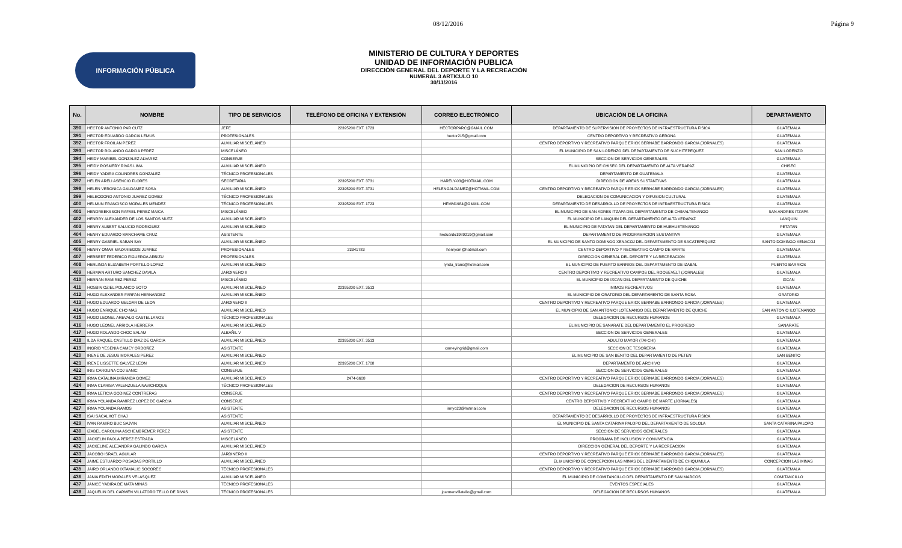08/12/2016 Página 9
INFORMACIÓN PÚBLICA
MINISTERIO DE CULTURA Y DEPORTES
UNIDAD DE INFORMACIÓN PUBLICA
DIRECCIÓN GENERAL DEL DEPORTE Y LA RECREACIÓN
NUMERAL 3 ARTICULO 10
30/11/2016
| No. | NOMBRE | TIPO DE SERVICIOS | TELÉFONO DE OFICINA Y EXTENSIÓN | CORREO ELECTRÓNICO | UBICACIÓN DE LA OFICINA | DEPARTAMENTO |
| --- | --- | --- | --- | --- | --- | --- |
| 390 | HECTOR ANTONIO PAR CUTZ | JEFE | 22395200 EXT. 1723 | HECTORPARC@GMAIL.COM | DEPARTAMENTO DE SUPERVISION DE PROYECTOS DE INFRAESTRUCTURA FISICA | GUATEMALA |
| 391 | HECTOR EDUARDO GARCIA LEMUS | PROFESIONALES | | hector215@gmail.com | CENTRO DEPORTIVO Y RECREATIVO GERONA | GUATEMALA |
| 392 | HECTOR FROILAN PEREZ | AUXILIAR MISCELÁNEO | | | CENTRO DEPORTIVO Y RECREATIVO PARQUE ERICK BERNABE BARRONDO GARCIA (JORNALES) | GUATEMALA |
| 393 | HECTOR ROLANDO GARCIA PEREZ | MISCELÁNEO | | | EL MUNICIPIO DE SAN LORENZO DEL DEPARTAMENTO DE SUCHITEPEQUEZ | SAN LORENZO |
| 394 | HEIDY MARIBEL GONZALEZ ALVAREZ | CONSERJE | | | SECCION DE SERVICIOS GENERALES | GUATEMALA |
| 395 | HEIDY ROSMERY RIVAS LIMA | AUXILIAR MISCELÁNEO | | | EL MUNICIPIO DE CHISEC DEL DEPARTAMENTO DE ALTA VERAPAZ | CHISEC |
| 396 | HEIDY YADIRA COLINDRES GONZALEZ | TÉCNICO PROFESIONALES | | | DEPARTAMENTO DE GUATEMALA | GUATEMALA |
| 397 | HELEN ARELI ASENCIO FLORES | SECRETARIA | 22395200 EXT. 3731 | HARELY-03@HOTMAIL.COM | DIRECCION DE AREAS SUSTANTIVAS | GUATEMALA |
| 398 | HELEN VERONICA GALDAMEZ SOSA | AUXILIAR MISCELÁNEO | 22395200 EXT. 3731 | HELENGALDAMEZ@HOTMAIL.COM | CENTRO DEPORTIVO Y RECREATIVO PARQUE ERICK BERNABE BARRONDO GARCIA (JORNALES) | GUATEMALA |
| 399 | HELEODORO ANTONIO JUAREZ GOMEZ | TÉCNICO PROFESIONALES | | | DELEGACION DE COMUNICACION Y DIFUSION CULTURAL | GUATEMALA |
| 400 | HELMUN FRANCISCO MORALES MENDEZ | TÉCNICO PROFESIONALES | 22395200 EXT. 1723 | HFMM1984@GMAIL.COM | DEPARTAMENTO DE DESARROLLO DE PROYECTOS DE INFRAESTRUCTURA FISICA | GUATEMALA |
| 401 | HENDREEKSSON RAFAEL PEREZ MAICA | MISCELÁNEO | | | EL MUNICIPIO DE SAN ADRES ITZAPA DEL DEPARTAMENTO DE CHIMALTENANGO | SAN ANDRES ITZAPA |
| 402 | HENRRY ALEXANDER DE LOS SANTOS MUTZ | AUXILIAR MISCELÁNEO | | | EL MUNICIPIO DE LANQUIN DEL DEPARTAMENTO DE ALTA VERAPAZ | LANQUIN |
| 403 | HENRY ALBERT SALUCIO RODRIGUEZ | AUXILIAR MISCELÁNEO | | | EL MUNICIPIO DE PATATAN DEL DEPARTAMENTO DE HUEHUETENANGO | PETATAN |
| 404 | HENRY EDUARDO MANCHAME CRUZ | ASISTENTE | | heduardo1989219@gmail.com | DEPARTAMENTO DE PROGRAMACION SUSTANTIVA | GUATEMALA |
| 405 | HENRY GABRIEL SABAN SAY | AUXILIAR MISCELÁNEO | | | EL MUNICIPIO DE SANTO DOMINGO XENACOJ DEL DEPARTAMENTO DE SACATEPEQUEZ | SANTO DOMINGO XENACOJ |
| 406 | HENRY OMAR MAZARIEGOS JUAREZ | PROFESIONALES | 23341783 | henryom@hotmail.com | CENTRO DEPORTIVO Y RECREATIVO CAMPO DE MARTE | GUATEMALA |
| 407 | HERBERT FEDERICO FIGUEROA ARBIZU | PROFESIONALES | | | DIRECCION GENERAL DEL DEPORTE Y LA RECREACION | GUATEMALA |
| 408 | HERLINDA ELIZABETH PORTILLO LOPEZ | AUXILIAR MISCELÁNEO | | lynda_trans@hotmail.com | EL MUNICIPIO DE PUERTO BARRIOS DEL DEPARTAMENTO DE IZABAL | PUERTO BARRIOS |
| 409 | HERMAN ARTURO SANCHEZ DAVILA | JARDINERO II | | | CENTRO DEPORTIVO Y RECREATIVO CAMPOS DEL ROOSEVELT (JORNALES) | GUATEMALA |
| 410 | HERNAN RAMIREZ PEREZ | MISCELÁNEO | | | EL MUNICIPIO DE IXCAN DEL DEPARTAMENTO DE QUICHE | IXCAN |
| 411 | HOSBIN OZIEL POLANCO SOTO | AUXILIAR MISCELÁNEO | 22395200 EXT. 3513 | | MIMOS RECREATIVOS | GUATEMALA |
| 412 | HUGO ALEXANDER FARFAN HERNANDEZ | AUXILIAR MISCELÁNEO | | | EL MUNICIPIO DE ORATORIO DEL DEPARTAMENTO DE SANTA ROSA | ORATORIO |
| 413 | HUGO EDUARDO MELGAR DE LEON | JARDINERO II | | | CENTRO DEPORTIVO Y RECREATIVO PARQUE ERICK BERNABE BARRONDO GARCIA (JORNALES) | GUATEMALA |
| 414 | HUGO ENRIQUE CHO MAS | AUXILIAR MISCELÁNEO | | | EL MUNICIPIO DE SAN ANTONIO ILOTENANGO DEL DEPARTAMENTO DE QUICHE | SAN ANTONIO ILOTENANGO |
| 415 | HUGO LEONEL AREVALO CASTELLANOS | TÉCNICO PROFESIONALES | | | DELEGACION DE RECURSOS HUMANOS | GUATEMALA |
| 416 | HUGO LEONEL ARRIOLA HERRERA | AUXILIAR MISCELÁNEO | | | EL MUNICIPIO DE SANARATE DEL DEPARTAMENTO EL PROGRESO | SANARATE |
| 417 | HUGO ROLANDO CHOC SALAM | ALBAÑIL V | | | SECCION DE SERVICIOS GENERALES | GUATEMALA |
| 418 | ILDA RAQUEL CASTILLO DIAZ DE GARCIA | AUXILIAR MISCELÁNEO | 22395200 EXT. 3513 | | ADULTO MAYOR (TAI-CHI) | GUATEMALA |
| 419 | INGRID YESENIA CAMEY ORDOÑEZ | ASISTENTE | | cameyingrid@gmail.com | SECCION DE TESORERIA | GUATEMALA |
| 420 | IRENE DE JESUS MORALES PEREZ | AUXILIAR MISCELÁNEO | | | EL MUNICIPIO DE SAN BENITO DEL DEPARTAMENTO DE PETEN | SAN BENITO |
| 421 | IRENE LISSETTE GALVEZ LEON | AUXILIAR MISCELÁNEO | 22395200 EXT. 1708 | | DEPARTAMENTO DE ARCHIVO | GUATEMALA |
| 422 | IRIS CAROLINA COJ SANIC | CONSERJE | | | SECCION DE SERVICIOS GENERALES | GUATEMALA |
| 423 | IRMA CATALINA MIRANDA GOMEZ | AUXILIAR MISCELÁNEO | 2474-6608 | | CENTRO DEPORTIVO Y RECREATIVO PARQUE ERICK BERNABE BARRONDO GARCIA (JORNALES) | GUATEMALA |
| 424 | IRMA CLARISA VALENZUELA NAVICHOQUE | TÉCNICO PROFESIONALES | | | DELEGACION DE RECURSOS HUMANOS | GUATEMALA |
| 425 | IRMA LETICIA GODINEZ CONTRERAS | CONSERJE | | | CENTRO DEPORTIVO Y RECREATIVO PARQUE ERICK BERNABE BARRONDO GARCIA (JORNALES) | GUATEMALA |
| 426 | IRMA YOLANDA RAMIREZ LOPEZ DE GARCIA | CONSERJE | | | CENTRO DEPORTIVO Y RECREATIVO CAMPO DE MARTE (JORNALES) | GUATEMALA |
| 427 | IRMA YOLANDA RAMOS | ASISTENTE | | irmyo23@hotmail.com | DELEGACION DE RECURSOS HUMANOS | GUATEMALA |
| 428 | ISAI SACALXOT CHAJ | ASISTENTE | | | DEPARTAMENTO DE DESARROLLO DE PROYECTOS DE INFRAESTRUCTURA FISICA | GUATEMALA |
| 429 | IVAN RAMIRO BUC SAJVIN | AUXILIAR MISCELÁNEO | | | EL MUNICIPIO DE SANTA CATARINA PALOPO DEL DEPARTAMENTO DE SOLOLA | SANTA CATARINA PALOPO |
| 430 | IZABEL CAROLINA ASCHEMBREMER PEREZ | ASISTENTE | | | SECCION DE SERVICIOS GENERALES | GUATEMALA |
| 431 | JACKELIN PAOLA PEREZ ESTRADA | MISCELÁNEO | | | PROGRAMA DE INCLUSION Y CONVIVENCIA | GUATEMALA |
| 432 | JACKELINE ALEJANDRA GALINDO GARCIA | AUXILIAR MISCELÁNEO | | | DIRECCION GENERAL DEL DEPORTE Y LA RECREACION | GUATEMALA |
| 433 | JACOBO ISRAEL AGUILAR | JARDINERO II | | | CENTRO DEPORTIVO Y RECREATIVO PARQUE ERICK BERNABE BARRONDO GARCIA (JORNALES) | GUATEMALA |
| 434 | JAIME ESTUARDO POSADAS PORTILLO | AUXILIAR MISCELÁNEO | | | EL MUNICIPIO DE CONCEPCION LAS MINAS DEL DEPARTAMENTO DE CHIQUIMULA | CONCEPCION LAS MINAS |
| 435 | JAIRO ORLANDO IXTAMALIC SOCOREC | TÉCNICO PROFESIONALES | | | CENTRO DEPORTIVO Y RECREATIVO PARQUE ERICK BERNABE BARRONDO GARCIA (JORNALES) | GUATEMALA |
| 436 | JANIA EDITH MORALES VELASQUEZ | AUXILIAR MISCELÁNEO | | | EL MUNICIPIO DE COMITANCILLO DEL DEPARTAMENTO DE SAN MARCOS | COMITANCILLO |
| 437 | JANICE YADIRA DE MATA MINAS | TÉCNICO PROFESIONALES | | | EVENTOS ESPECIALES | GUATEMALA |
| 438 | JAQUELIN DEL CARMEN VILLATORO TELLO DE RIVAS | TÉCNICO PROFESIONALES | | jcarmenvillatello@gmail.com | DELEGACION DE RECURSOS HUMANOS | GUATEMALA |